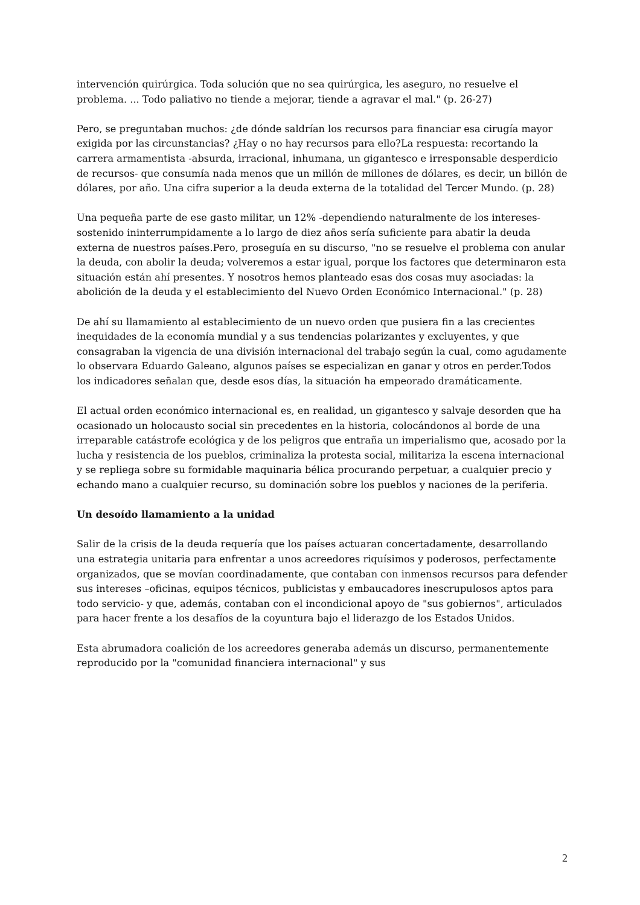intervención quirúrgica. Toda solución que no sea quirúrgica, les aseguro, no resuelve el problema. ... Todo paliativo no tiende a mejorar, tiende a agravar el mal." (p. 26-27)
Pero, se preguntaban muchos: ¿de dónde saldrían los recursos para financiar esa cirugía mayor exigida por las circunstancias? ¿Hay o no hay recursos para ello?La respuesta: recortando la carrera armamentista -absurda, irracional, inhumana, un gigantesco e irresponsable desperdicio de recursos- que consumía nada menos que un millón de millones de dólares, es decir, un billón de dólares, por año. Una cifra superior a la deuda externa de la totalidad del Tercer Mundo. (p. 28)
Una pequeña parte de ese gasto militar, un 12% -dependiendo naturalmente de los intereses- sostenido ininterrumpidamente a lo largo de diez años sería suficiente para abatir la deuda externa de nuestros países.Pero, proseguía en su discurso, "no se resuelve el problema con anular la deuda, con abolir la deuda; volveremos a estar igual, porque los factores que determinaron esta situación están ahí presentes. Y nosotros hemos planteado esas dos cosas muy asociadas: la abolición de la deuda y el establecimiento del Nuevo Orden Económico Internacional." (p. 28)
De ahí su llamamiento al establecimiento de un nuevo orden que pusiera fin a las crecientes inequidades de la economía mundial y a sus tendencias polarizantes y excluyentes, y que consagraban la vigencia de una división internacional del trabajo según la cual, como agudamente lo observara Eduardo Galeano, algunos países se especializan en ganar y otros en perder.Todos los indicadores señalan que, desde esos días, la situación ha empeorado dramáticamente.
El actual orden económico internacional es, en realidad, un gigantesco y salvaje desorden que ha ocasionado un holocausto social sin precedentes en la historia, colocándonos al borde de una irreparable catástrofe ecológica y de los peligros que entraña un imperialismo que, acosado por la lucha y resistencia de los pueblos, criminaliza la protesta social, militariza la escena internacional y se repliega sobre su formidable maquinaria bélica procurando perpetuar, a cualquier precio y echando mano a cualquier recurso, su dominación sobre los pueblos y naciones de la periferia.
Un desoído llamamiento a la unidad
Salir de la crisis de la deuda requería que los países actuaran concertadamente, desarrollando una estrategia unitaria para enfrentar a unos acreedores riquísimos y poderosos, perfectamente organizados, que se movían coordinadamente, que contaban con inmensos recursos para defender sus intereses –oficinas, equipos técnicos, publicistas y embaucadores inescrupulosos aptos para todo servicio- y que, además, contaban con el incondicional apoyo de "sus gobiernos", articulados para hacer frente a los desafíos de la coyuntura bajo el liderazgo de los Estados Unidos.
Esta abrumadora coalición de los acreedores generaba además un discurso, permanentemente reproducido por la "comunidad financiera internacional" y sus
2